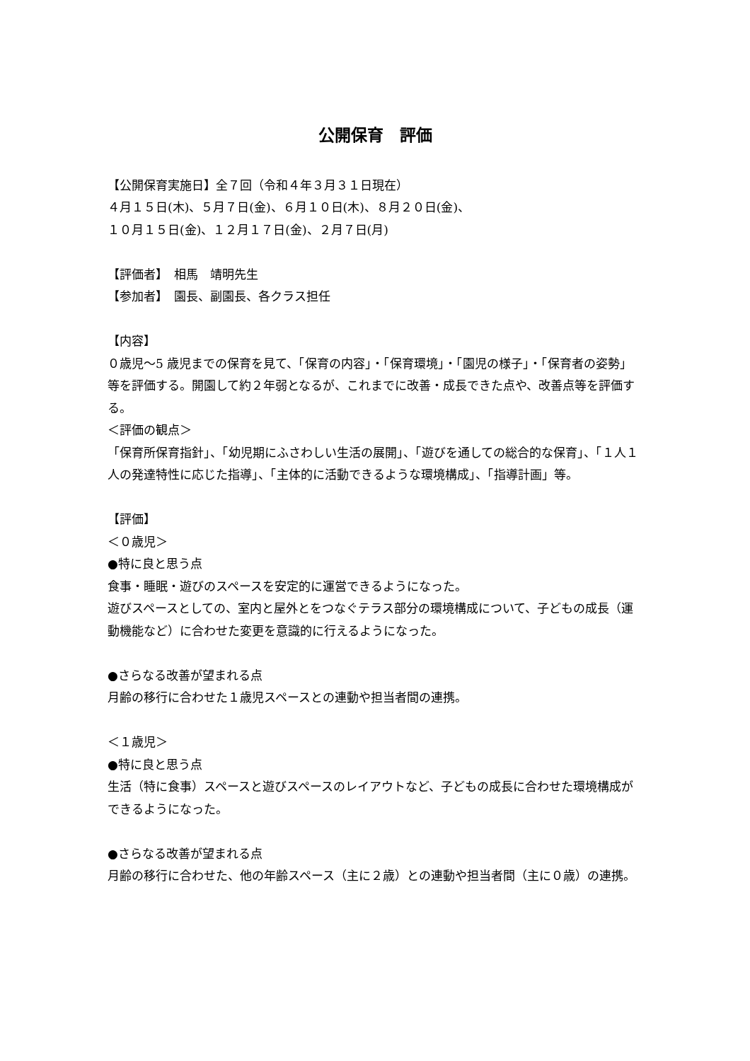公開保育　評価
【公開保育実施日】全７回（令和４年３月３１日現在）
４月１５日(木)、５月７日(金)、６月１０日(木)、８月２０日(金)、
１０月１５日(金)、１２月１７日(金)、２月７日(月)
【評価者】　相馬　靖明先生
【参加者】　園長、副園長、各クラス担任
【内容】
０歳児～5 歳児までの保育を見て、「保育の内容」・「保育環境」・「園児の様子」・「保育者の姿勢」等を評価する。開園して約２年弱となるが、これまでに改善・成長できた点や、改善点等を評価する。
＜評価の観点＞
「保育所保育指針」、「幼児期にふさわしい生活の展開」、「遊びを通しての総合的な保育」、「１人１人の発達特性に応じた指導」、「主体的に活動できるような環境構成」、「指導計画」等。
【評価】
＜０歳児＞
●特に良と思う点
食事・睡眠・遊びのスペースを安定的に運営できるようになった。
遊びスペースとしての、室内と屋外とをつなぐテラス部分の環境構成について、子どもの成長（運動機能など）に合わせた変更を意識的に行えるようになった。
●さらなる改善が望まれる点
月齢の移行に合わせた１歳児スペースとの連動や担当者間の連携。
＜１歳児＞
●特に良と思う点
生活（特に食事）スペースと遊びスペースのレイアウトなど、子どもの成長に合わせた環境構成ができるようになった。
●さらなる改善が望まれる点
月齢の移行に合わせた、他の年齢スペース（主に２歳）との連動や担当者間（主に０歳）の連携。